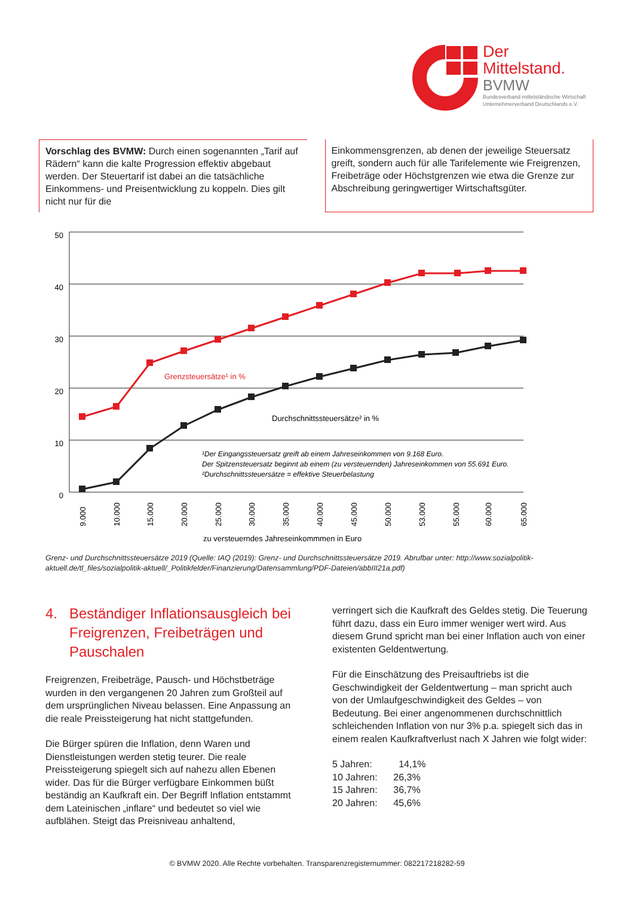Der
Mittelstand.
BVMW
Bundesverband mittelständische Wirtschaft
Unternehmerverband Deutschlands e.V.
Vorschlag des BVMW: Durch einen sogenannten „Tarif auf Rädern“ kann die kalte Progression effektiv abgebaut werden. Der Steuertarif ist dabei an die tatsächliche Einkommens- und Preisentwicklung zu koppeln. Dies gilt nicht nur für die
Einkommensgrenzen, ab denen der jeweilige Steuersatz greift, sondern auch für alle Tarifelemente wie Freigrenzen, Freibeträge oder Höchstgrenzen wie etwa die Grenze zur Abschreibung geringwertiger Wirtschaftsgüter.
50
40
30
20
10
0
Grenzsteuersätze¹ in %
Durchschnittssteuersätze² in %
¹Der Eingangssteuersatz greift ab einem Jahreseinkommen von 9.168 Euro.
Der Spitzensteuersatz beginnt ab einem (zu versteuernden) Jahreseinkommen von 55.691 Euro.
²Durchschnittssteuersätze = effektive Steuerbelastung
9.000
10.000
15.000
20.000
25.000
30.000
35.000
40.000
45.000
50.000
53.000
55.000
60.000
65.000
zu versteuerndes Jahreseinkommmen in Euro
Grenz- und Durchschnittssteuersätze 2019 (Quelle: IAQ (2019): Grenz- und Durchschnittssteuersätze 2019. Abrufbar unter: http://www.sozialpolitik-aktuell.de/tl_files/sozialpolitik-aktuell/_Politikfelder/Finanzierung/Datensammlung/PDF-Dateien/abbIII21a.pdf)
4. Beständiger Inflationsausgleich bei Freigrenzen, Freibeträgen und Pauschalen
Freigrenzen, Freibeträge, Pausch- und Höchstbeträge wurden in den vergangenen 20 Jahren zum Großteil auf dem ursprünglichen Niveau belassen. Eine Anpassung an die reale Preissteigerung hat nicht stattgefunden.
Die Bürger spüren die Inflation, denn Waren und Dienstleistungen werden stetig teurer. Die reale Preissteigerung spiegelt sich auf nahezu allen Ebenen wider. Das für die Bürger verfügbare Einkommen büßt beständig an Kaufkraft ein. Der Begriff Inflation entstammt dem Lateinischen „inflare“ und bedeutet so viel wie aufblähen. Steigt das Preisniveau anhaltend,
verringert sich die Kaufkraft des Geldes stetig. Die Teuerung führt dazu, dass ein Euro immer weniger wert wird. Aus diesem Grund spricht man bei einer Inflation auch von einer existenten Geldentwertung.
Für die Einschätzung des Preisauftriebs ist die Geschwindigkeit der Geldentwertung – man spricht auch von der Umlaufgeschwindigkeit des Geldes – von Bedeutung. Bei einer angenommenen durchschnittlich schleichenden Inflation von nur 3% p.a. spiegelt sich das in einem realen Kaufkraftverlust nach X Jahren wie folgt wider:
5 Jahren: 14,1%
10 Jahren: 26,3%
15 Jahren: 36,7%
20 Jahren: 45,6%
© BVMW 2020. Alle Rechte vorbehalten. Transparenzregisternummer: 082217218282-59